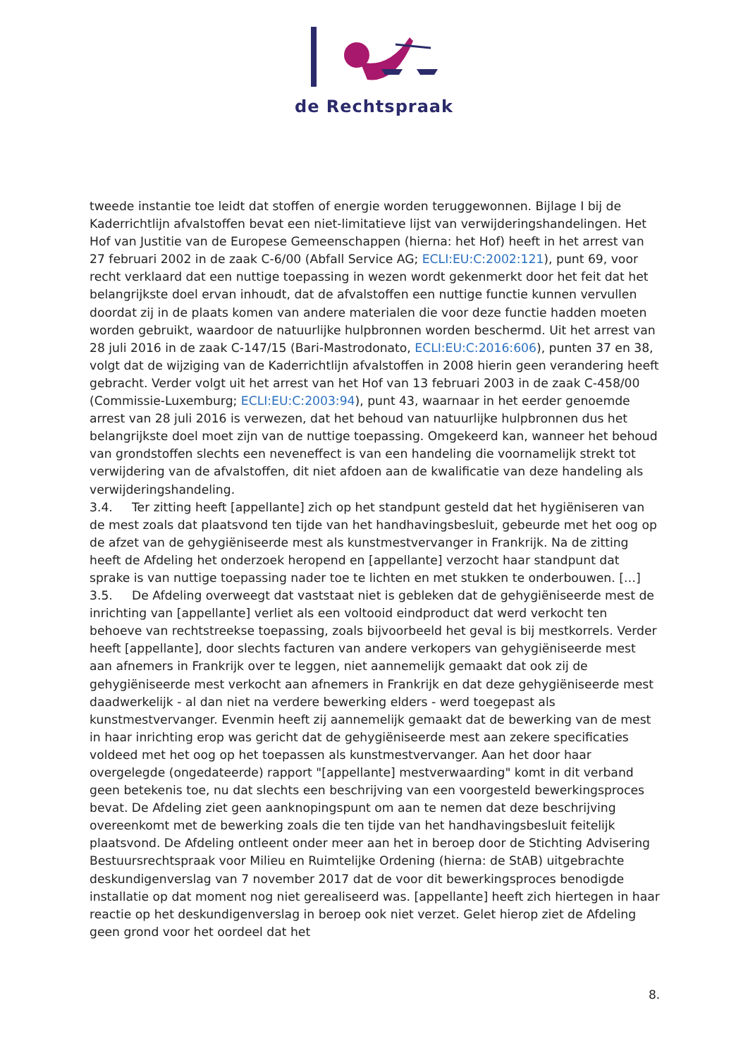de Rechtspraak
tweede instantie toe leidt dat stoffen of energie worden teruggewonnen. Bijlage I bij de Kaderrichtlijn afvalstoffen bevat een niet-limitatieve lijst van verwijderingshandelingen. Het Hof van Justitie van de Europese Gemeenschappen (hierna: het Hof) heeft in het arrest van 27 februari 2002 in de zaak C-6/00 (Abfall Service AG; ECLI:EU:C:2002:121), punt 69, voor recht verklaard dat een nuttige toepassing in wezen wordt gekenmerkt door het feit dat het belangrijkste doel ervan inhoudt, dat de afvalstoffen een nuttige functie kunnen vervullen doordat zij in de plaats komen van andere materialen die voor deze functie hadden moeten worden gebruikt, waardoor de natuurlijke hulpbronnen worden beschermd. Uit het arrest van 28 juli 2016 in de zaak C-147/15 (Bari-Mastrodonato, ECLI:EU:C:2016:606), punten 37 en 38, volgt dat de wijziging van de Kaderrichtlijn afvalstoffen in 2008 hierin geen verandering heeft gebracht. Verder volgt uit het arrest van het Hof van 13 februari 2003 in de zaak C-458/00 (Commissie-Luxemburg; ECLI:EU:C:2003:94), punt 43, waarnaar in het eerder genoemde arrest van 28 juli 2016 is verwezen, dat het behoud van natuurlijke hulpbronnen dus het belangrijkste doel moet zijn van de nuttige toepassing. Omgekeerd kan, wanneer het behoud van grondstoffen slechts een neveneffect is van een handeling die voornamelijk strekt tot verwijdering van de afvalstoffen, dit niet afdoen aan de kwalificatie van deze handeling als verwijderingshandeling.
3.4. Ter zitting heeft [appellante] zich op het standpunt gesteld dat het hygiëniseren van de mest zoals dat plaatsvond ten tijde van het handhavingsbesluit, gebeurde met het oog op de afzet van de gehygiëniseerde mest als kunstmestvervanger in Frankrijk. Na de zitting heeft de Afdeling het onderzoek heropend en [appellante] verzocht haar standpunt dat sprake is van nuttige toepassing nader toe te lichten en met stukken te onderbouwen. […]
3.5. De Afdeling overweegt dat vaststaat niet is gebleken dat de gehygiëniseerde mest de inrichting van [appellante] verliet als een voltooid eindproduct dat werd verkocht ten behoeve van rechtstreekse toepassing, zoals bijvoorbeeld het geval is bij mestkorrels. Verder heeft [appellante], door slechts facturen van andere verkopers van gehygiëniseerde mest aan afnemers in Frankrijk over te leggen, niet aannemelijk gemaakt dat ook zij de gehygiëniseerde mest verkocht aan afnemers in Frankrijk en dat deze gehygiëniseerde mest daadwerkelijk - al dan niet na verdere bewerking elders - werd toegepast als kunstmestvervanger. Evenmin heeft zij aannemelijk gemaakt dat de bewerking van de mest in haar inrichting erop was gericht dat de gehygiëniseerde mest aan zekere specificaties voldeed met het oog op het toepassen als kunstmestvervanger. Aan het door haar overgelegde (ongedateerde) rapport "[appellante] mestverwaarding" komt in dit verband geen betekenis toe, nu dat slechts een beschrijving van een voorgesteld bewerkingsproces bevat. De Afdeling ziet geen aanknopingspunt om aan te nemen dat deze beschrijving overeenkomt met de bewerking zoals die ten tijde van het handhavingsbesluit feitelijk plaatsvond. De Afdeling ontleent onder meer aan het in beroep door de Stichting Advisering Bestuursrechtspraak voor Milieu en Ruimtelijke Ordening (hierna: de StAB) uitgebrachte deskundigenverslag van 7 november 2017 dat de voor dit bewerkingsproces benodigde installatie op dat moment nog niet gerealiseerd was. [appellante] heeft zich hiertegen in haar reactie op het deskundigenverslag in beroep ook niet verzet. Gelet hierop ziet de Afdeling geen grond voor het oordeel dat het
8.